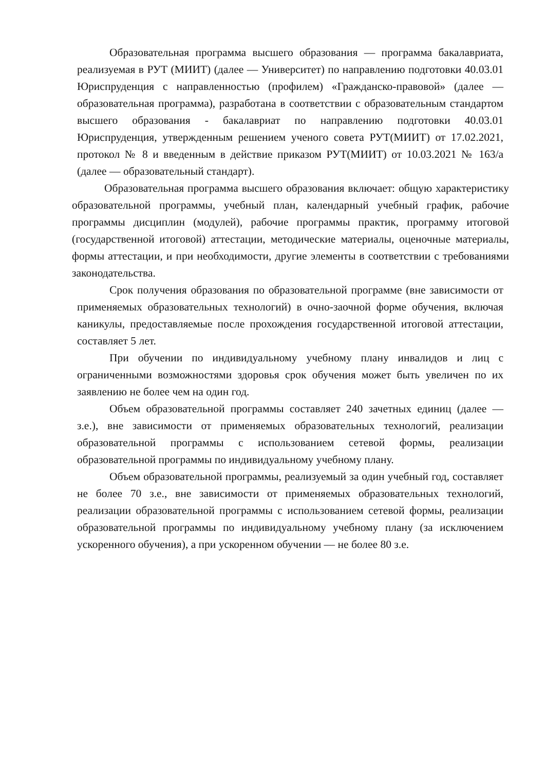Образовательная программа высшего образования — программа бакалавриата, реализуемая в РУТ (МИИТ) (далее — Университет) по направлению подготовки 40.03.01 Юриспруденция с направленностью (профилем) «Гражданско-правовой» (далее — образовательная программа), разработана в соответствии с образовательным стандартом высшего образования - бакалавриат по направлению подготовки 40.03.01 Юриспруденция, утвержденным решением ученого совета РУТ(МИИТ) от 17.02.2021, протокол № 8 и введенным в действие приказом РУТ(МИИТ) от 10.03.2021 № 163/а (далее — образовательный стандарт).
Образовательная программа высшего образования включает: общую характеристику образовательной программы, учебный план, календарный учебный график, рабочие программы дисциплин (модулей), рабочие программы практик, программу итоговой (государственной итоговой) аттестации, методические материалы, оценочные материалы, формы аттестации, и при необходимости, другие элементы в соответствии с требованиями законодательства.
Срок получения образования по образовательной программе (вне зависимости от применяемых образовательных технологий) в очно-заочной форме обучения, включая каникулы, предоставляемые после прохождения государственной итоговой аттестации, составляет 5 лет.
При обучении по индивидуальному учебному плану инвалидов и лиц с ограниченными возможностями здоровья срок обучения может быть увеличен по их заявлению не более чем на один год.
Объем образовательной программы составляет 240 зачетных единиц (далее — з.е.), вне зависимости от применяемых образовательных технологий, реализации образовательной программы с использованием сетевой формы, реализации образовательной программы по индивидуальному учебному плану.
Объем образовательной программы, реализуемый за один учебный год, составляет не более 70 з.е., вне зависимости от применяемых образовательных технологий, реализации образовательной программы с использованием сетевой формы, реализации образовательной программы по индивидуальному учебному плану (за исключением ускоренного обучения), а при ускоренном обучении — не более 80 з.е.